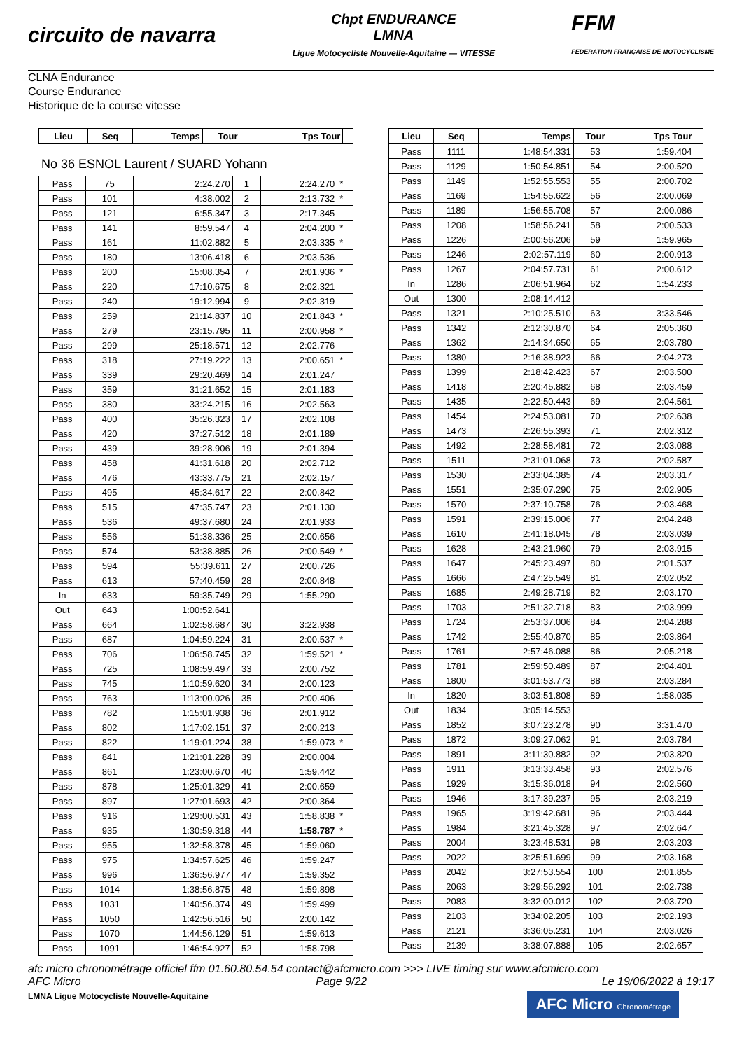circuito de navarra
Chpt ENDURANCE
LMNA
Ligue Motocycliste Nouvelle-Aquitaine — VITESSE
FFM
FEDERATION FRANÇAISE DE MOTOCYCLISME
CLNA Endurance
Course Endurance
Historique de la course vitesse
| Lieu | Seq | Temps | Tour | Tps Tour | |
| --- | --- | --- | --- | --- | --- |
No 36 ESNOL Laurent / SUARD Yohann
| Pass | 75 | 2:24.270 | 1 | 2:24.270 | * |
| Pass | 101 | 4:38.002 | 2 | 2:13.732 | * |
| Pass | 121 | 6:55.347 | 3 | 2:17.345 | |
| Pass | 141 | 8:59.547 | 4 | 2:04.200 | * |
| Pass | 161 | 11:02.882 | 5 | 2:03.335 | * |
| Pass | 180 | 13:06.418 | 6 | 2:03.536 | |
| Pass | 200 | 15:08.354 | 7 | 2:01.936 | * |
| Pass | 220 | 17:10.675 | 8 | 2:02.321 | |
| Pass | 240 | 19:12.994 | 9 | 2:02.319 | |
| Pass | 259 | 21:14.837 | 10 | 2:01.843 | * |
| Pass | 279 | 23:15.795 | 11 | 2:00.958 | * |
| Pass | 299 | 25:18.571 | 12 | 2:02.776 | |
| Pass | 318 | 27:19.222 | 13 | 2:00.651 | * |
| Pass | 339 | 29:20.469 | 14 | 2:01.247 | |
| Pass | 359 | 31:21.652 | 15 | 2:01.183 | |
| Pass | 380 | 33:24.215 | 16 | 2:02.563 | |
| Pass | 400 | 35:26.323 | 17 | 2:02.108 | |
| Pass | 420 | 37:27.512 | 18 | 2:01.189 | |
| Pass | 439 | 39:28.906 | 19 | 2:01.394 | |
| Pass | 458 | 41:31.618 | 20 | 2:02.712 | |
| Pass | 476 | 43:33.775 | 21 | 2:02.157 | |
| Pass | 495 | 45:34.617 | 22 | 2:00.842 | |
| Pass | 515 | 47:35.747 | 23 | 2:01.130 | |
| Pass | 536 | 49:37.680 | 24 | 2:01.933 | |
| Pass | 556 | 51:38.336 | 25 | 2:00.656 | |
| Pass | 574 | 53:38.885 | 26 | 2:00.549 | * |
| Pass | 594 | 55:39.611 | 27 | 2:00.726 | |
| Pass | 613 | 57:40.459 | 28 | 2:00.848 | |
| In | 633 | 59:35.749 | 29 | 1:55.290 | |
| Out | 643 | 1:00:52.641 | | | |
| Pass | 664 | 1:02:58.687 | 30 | 3:22.938 | |
| Pass | 687 | 1:04:59.224 | 31 | 2:00.537 | * |
| Pass | 706 | 1:06:58.745 | 32 | 1:59.521 | * |
| Pass | 725 | 1:08:59.497 | 33 | 2:00.752 | |
| Pass | 745 | 1:10:59.620 | 34 | 2:00.123 | |
| Pass | 763 | 1:13:00.026 | 35 | 2:00.406 | |
| Pass | 782 | 1:15:01.938 | 36 | 2:01.912 | |
| Pass | 802 | 1:17:02.151 | 37 | 2:00.213 | |
| Pass | 822 | 1:19:01.224 | 38 | 1:59.073 | * |
| Pass | 841 | 1:21:01.228 | 39 | 2:00.004 | |
| Pass | 861 | 1:23:00.670 | 40 | 1:59.442 | |
| Pass | 878 | 1:25:01.329 | 41 | 2:00.659 | |
| Pass | 897 | 1:27:01.693 | 42 | 2:00.364 | |
| Pass | 916 | 1:29:00.531 | 43 | 1:58.838 | * |
| Pass | 935 | 1:30:59.318 | 44 | 1:58.787 | * |
| Pass | 955 | 1:32:58.378 | 45 | 1:59.060 | |
| Pass | 975 | 1:34:57.625 | 46 | 1:59.247 | |
| Pass | 996 | 1:36:56.977 | 47 | 1:59.352 | |
| Pass | 1014 | 1:38:56.875 | 48 | 1:59.898 | |
| Pass | 1031 | 1:40:56.374 | 49 | 1:59.499 | |
| Pass | 1050 | 1:42:56.516 | 50 | 2:00.142 | |
| Pass | 1070 | 1:44:56.129 | 51 | 1:59.613 | |
| Pass | 1091 | 1:46:54.927 | 52 | 1:58.798 | |
| Lieu | Seq | Temps | Tour | Tps Tour | |
| --- | --- | --- | --- | --- | --- |
| Pass | 1111 | 1:48:54.331 | 53 | 1:59.404 | |
| Pass | 1129 | 1:50:54.851 | 54 | 2:00.520 | |
| Pass | 1149 | 1:52:55.553 | 55 | 2:00.702 | |
| Pass | 1169 | 1:54:55.622 | 56 | 2:00.069 | |
| Pass | 1189 | 1:56:55.708 | 57 | 2:00.086 | |
| Pass | 1208 | 1:58:56.241 | 58 | 2:00.533 | |
| Pass | 1226 | 2:00:56.206 | 59 | 1:59.965 | |
| Pass | 1246 | 2:02:57.119 | 60 | 2:00.913 | |
| Pass | 1267 | 2:04:57.731 | 61 | 2:00.612 | |
| In | 1286 | 2:06:51.964 | 62 | 1:54.233 | |
| Out | 1300 | 2:08:14.412 | | | |
| Pass | 1321 | 2:10:25.510 | 63 | 3:33.546 | |
| Pass | 1342 | 2:12:30.870 | 64 | 2:05.360 | |
| Pass | 1362 | 2:14:34.650 | 65 | 2:03.780 | |
| Pass | 1380 | 2:16:38.923 | 66 | 2:04.273 | |
| Pass | 1399 | 2:18:42.423 | 67 | 2:03.500 | |
| Pass | 1418 | 2:20:45.882 | 68 | 2:03.459 | |
| Pass | 1435 | 2:22:50.443 | 69 | 2:04.561 | |
| Pass | 1454 | 2:24:53.081 | 70 | 2:02.638 | |
| Pass | 1473 | 2:26:55.393 | 71 | 2:02.312 | |
| Pass | 1492 | 2:28:58.481 | 72 | 2:03.088 | |
| Pass | 1511 | 2:31:01.068 | 73 | 2:02.587 | |
| Pass | 1530 | 2:33:04.385 | 74 | 2:03.317 | |
| Pass | 1551 | 2:35:07.290 | 75 | 2:02.905 | |
| Pass | 1570 | 2:37:10.758 | 76 | 2:03.468 | |
| Pass | 1591 | 2:39:15.006 | 77 | 2:04.248 | |
| Pass | 1610 | 2:41:18.045 | 78 | 2:03.039 | |
| Pass | 1628 | 2:43:21.960 | 79 | 2:03.915 | |
| Pass | 1647 | 2:45:23.497 | 80 | 2:01.537 | |
| Pass | 1666 | 2:47:25.549 | 81 | 2:02.052 | |
| Pass | 1685 | 2:49:28.719 | 82 | 2:03.170 | |
| Pass | 1703 | 2:51:32.718 | 83 | 2:03.999 | |
| Pass | 1724 | 2:53:37.006 | 84 | 2:04.288 | |
| Pass | 1742 | 2:55:40.870 | 85 | 2:03.864 | |
| Pass | 1761 | 2:57:46.088 | 86 | 2:05.218 | |
| Pass | 1781 | 2:59:50.489 | 87 | 2:04.401 | |
| Pass | 1800 | 3:01:53.773 | 88 | 2:03.284 | |
| In | 1820 | 3:03:51.808 | 89 | 1:58.035 | |
| Out | 1834 | 3:05:14.553 | | | |
| Pass | 1852 | 3:07:23.278 | 90 | 3:31.470 | |
| Pass | 1872 | 3:09:27.062 | 91 | 2:03.784 | |
| Pass | 1891 | 3:11:30.882 | 92 | 2:03.820 | |
| Pass | 1911 | 3:13:33.458 | 93 | 2:02.576 | |
| Pass | 1929 | 3:15:36.018 | 94 | 2:02.560 | |
| Pass | 1946 | 3:17:39.237 | 95 | 2:03.219 | |
| Pass | 1965 | 3:19:42.681 | 96 | 2:03.444 | |
| Pass | 1984 | 3:21:45.328 | 97 | 2:02.647 | |
| Pass | 2004 | 3:23:48.531 | 98 | 2:03.203 | |
| Pass | 2022 | 3:25:51.699 | 99 | 2:03.168 | |
| Pass | 2042 | 3:27:53.554 | 100 | 2:01.855 | |
| Pass | 2063 | 3:29:56.292 | 101 | 2:02.738 | |
| Pass | 2083 | 3:32:00.012 | 102 | 2:03.720 | |
| Pass | 2103 | 3:34:02.205 | 103 | 2:02.193 | |
| Pass | 2121 | 3:36:05.231 | 104 | 2:03.026 | |
| Pass | 2139 | 3:38:07.888 | 105 | 2:02.657 | |
afc micro chronométrage officiel ffm 01.60.80.54.54 contact@afcmicro.com >>> LIVE timing sur www.afcmicro.com
AFC Micro Page 9/22 Le 19/06/2022 à 19:17
LMNA Ligue Motocycliste Nouvelle-Aquitaine AFC Micro Chronométrage